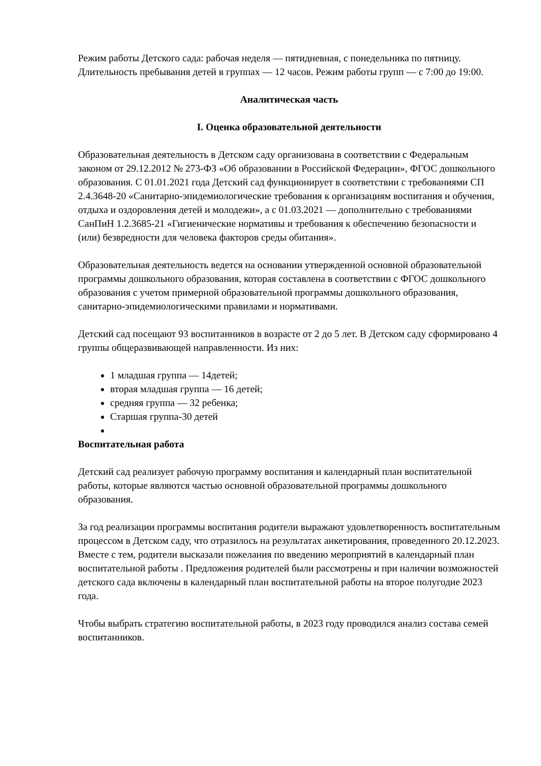Режим работы Детского сада: рабочая неделя — пятидневная, с понедельника по пятницу. Длительность пребывания детей в группах — 12 часов. Режим работы групп — с 7:00 до 19:00.
Аналитическая часть
I. Оценка образовательной деятельности
Образовательная деятельность в Детском саду организована в соответствии с Федеральным законом от 29.12.2012 № 273-ФЗ «Об образовании в Российской Федерации», ФГОС дошкольного образования. С 01.01.2021 года Детский сад функционирует в соответствии с требованиями СП 2.4.3648-20 «Санитарно-эпидемиологические требования к организациям воспитания и обучения, отдыха и оздоровления детей и молодежи», а с 01.03.2021 — дополнительно с требованиями СанПиН 1.2.3685-21 «Гигиенические нормативы и требования к обеспечению безопасности и (или) безвредности для человека факторов среды обитания».
Образовательная деятельность ведется на основании утвержденной основной образовательной программы дошкольного образования, которая составлена в соответствии с ФГОС дошкольного образования с учетом примерной образовательной программы дошкольного образования, санитарно-эпидемиологическими правилами и нормативами.
Детский сад посещают 93 воспитанников в возрасте от 2 до 5 лет. В Детском саду сформировано 4 группы общеразвивающей направленности. Из них:
1 младшая группа — 14детей;
вторая младшая группа — 16 детей;
средняя группа — 32 ребенка;
Старшая группа-30 детей
Воспитательная работа
Детский сад реализует рабочую программу воспитания и календарный план воспитательной работы, которые являются частью основной образовательной программы дошкольного образования.
За год реализации программы воспитания родители выражают удовлетворенность воспитательным процессом в Детском саду, что отразилось на результатах анкетирования, проведенного 20.12.2023. Вместе с тем, родители высказали пожелания по введению мероприятий в календарный план воспитательной работы . Предложения родителей были рассмотрены и при наличии возможностей детского сада включены в календарный план воспитательной работы на второе полугодие 2023 года.
Чтобы выбрать стратегию воспитательной работы, в 2023 году проводился анализ состава семей воспитанников.